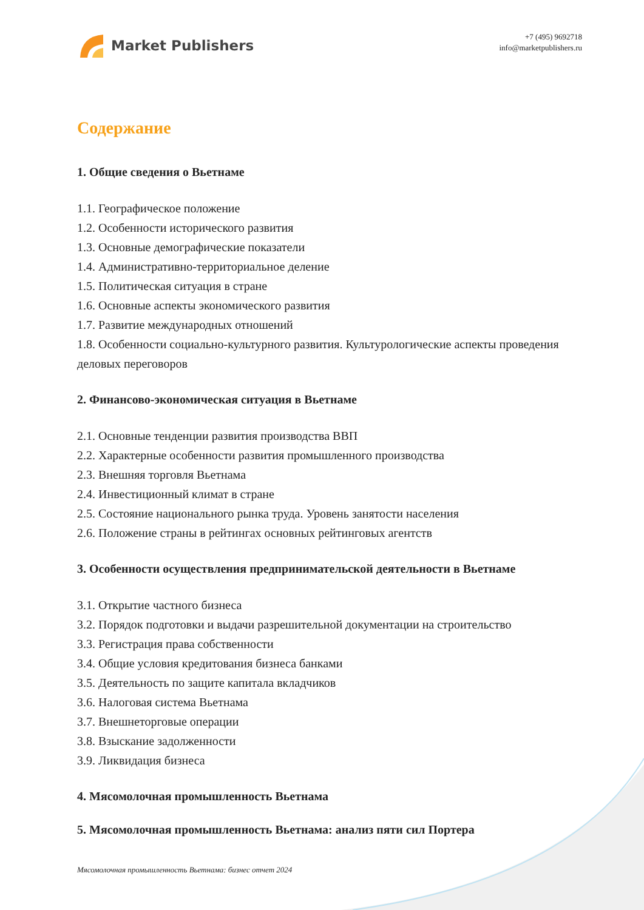Market Publishers
+7 (495) 9692718
info@marketpublishers.ru
Содержание
1. Общие сведения о Вьетнаме
1.1. Географическое положение
1.2. Особенности исторического развития
1.3. Основные демографические показатели
1.4. Административно-территориальное деление
1.5. Политическая ситуация в стране
1.6. Основные аспекты экономического развития
1.7. Развитие международных отношений
1.8. Особенности социально-культурного развития. Культурологические аспекты проведения деловых переговоров
2. Финансово-экономическая ситуация в Вьетнаме
2.1. Основные тенденции развития производства ВВП
2.2. Характерные особенности развития промышленного производства
2.3. Внешняя торговля Вьетнама
2.4. Инвестиционный климат в стране
2.5. Состояние национального рынка труда. Уровень занятости населения
2.6. Положение страны в рейтингах основных рейтинговых агентств
3. Особенности осуществления предпринимательской деятельности в Вьетнаме
3.1. Открытие частного бизнеса
3.2. Порядок подготовки и выдачи разрешительной документации на строительство
3.3. Регистрация права собственности
3.4. Общие условия кредитования бизнеса банками
3.5. Деятельность по защите капитала вкладчиков
3.6. Налоговая система Вьетнама
3.7. Внешнеторговые операции
3.8. Взыскание задолженности
3.9. Ликвидация бизнеса
4. Мясомолочная промышленность Вьетнама
5. Мясомолочная промышленность Вьетнама: анализ пяти сил Портера
Мясомолочная промышленность Вьетнама: бизнес отчет 2024